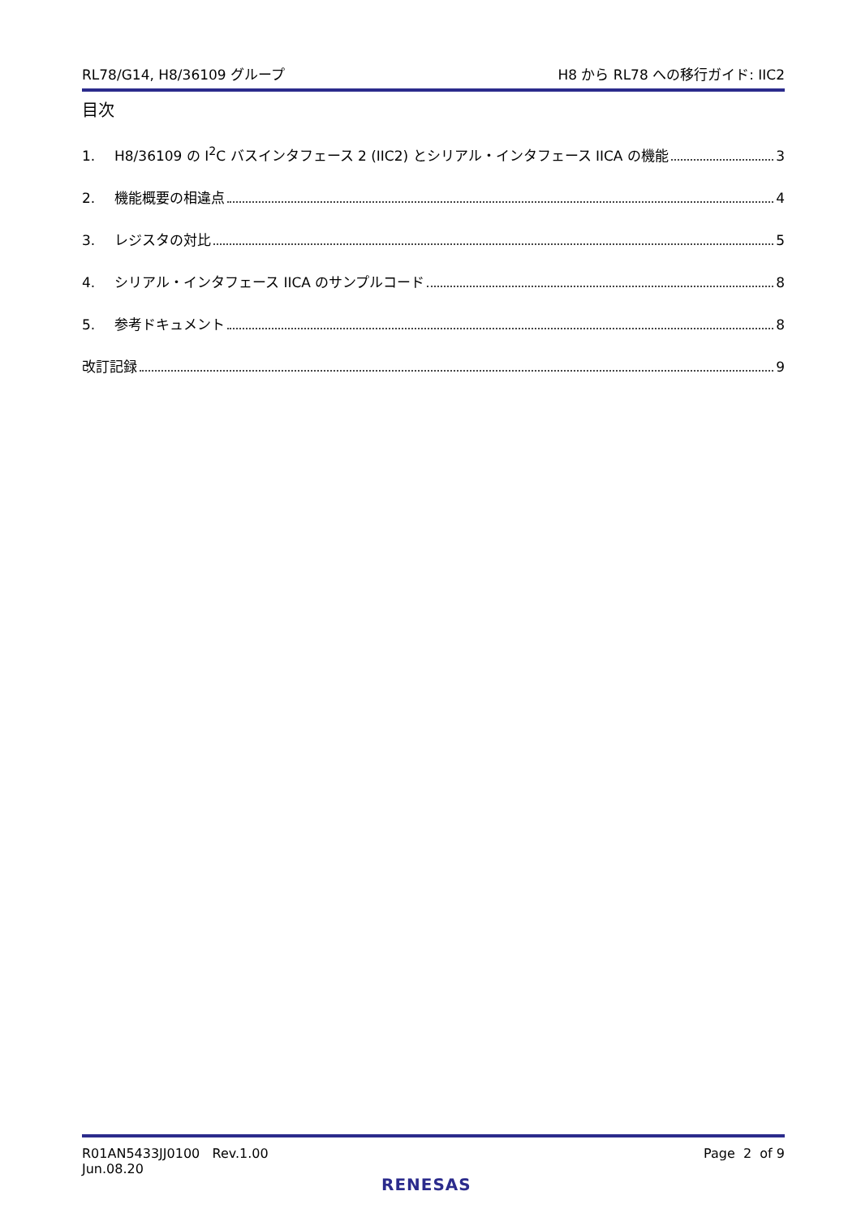RL78/G14, H8/36109 グループ H8 から RL78 への移行ガイド: IIC2
目次
1. H8/36109 の I<sup>2</sup>C バスインタフェース 2 (IIC2) とシリアル・インタフェース IICA の機能 3
2. 機能概要の相違点 4
3. レジスタの対比 5
4. シリアル・インタフェース IICA のサンプルコード 8
5. 参考ドキュメント 8
改訂記録 9
R01AN5433JJ0100 Rev.1.00
Jun.08.20
Page 2 of 9
RENESAS